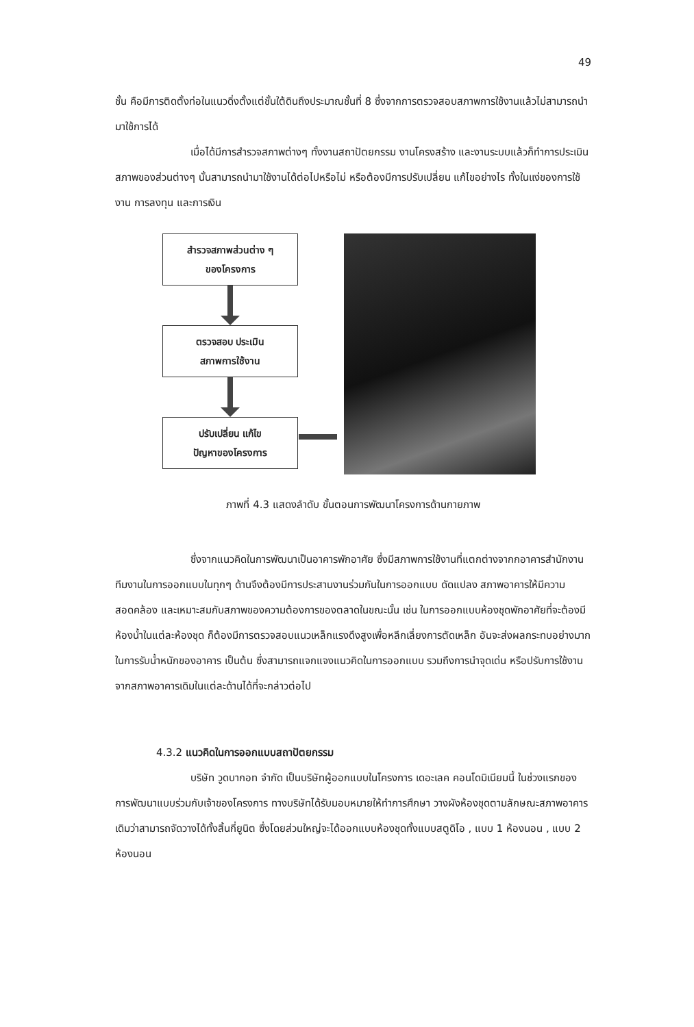49
ชั้น คือมีการติดตั้งท่อในแนวดิ่งตั้งแต่ชั้นใต้ดินถึงประมาณชั้นที่ 8 ซึ่งจากการตรวจสอบสภาพการใช้งานแล้วไม่สามารถนำมาใช้การได้
เมื่อได้มีการสำรวจสภาพต่างๆ ทั้งงานสถาปัตยกรรม งานโครงสร้าง และงานระบบแล้วก็ทำการประเมินสภาพของส่วนต่างๆ นั้นสามารถนำมาใช้งานได้ต่อไปหรือไม่ หรือต้องมีการปรับเปลี่ยน แก้ไขอย่างไร ทั้งในแง่ของการใช้งาน การลงทุน และการเงิน
สำรวจสภาพส่วนต่าง ๆ
ของโครงการ
ตรวจสอบ ประเมิน
สภาพการใช้งาน
ปรับเปลี่ยน แก้ไข
ปัญหาของโครงการ
ภาพที่ 4.3 แสดงลำดับ ขั้นตอนการพัฒนาโครงการด้านกายภาพ
ซึ่งจากแนวคิดในการพัฒนาเป็นอาคารพักอาศัย ซึ่งมีสภาพการใช้งานที่แตกต่างจากกอาคารสำนักงาน ทีมงานในการออกแบบในทุกๆ ด้านจึงต้องมีการประสานงานร่วมกันในการออกแบบ ดัดแปลง สภาพอาคารให้มีความสอดคล้อง และเหมาะสมกับสภาพของความต้องการของตลาดในขณะนั้น เช่น ในการออกแบบห้องชุดพักอาศัยที่จะต้องมีห้องน้ำในแต่ละห้องชุด ก็ต้องมีการตรวจสอบแนวเหล็กแรงดึงสูงเพื่อหลีกเลี่ยงการตัดเหล็ก อันจะส่งผลกระทบอย่างมากในการรับน้ำหนักของอาคาร เป็นต้น ซึ่งสามารถแจกแจงแนวคิดในการออกแบบ รวมถึงการนำจุดเด่น หรือปรับการใช้งานจากสภาพอาคารเดิมในแต่ละด้านได้ที่จะกล่าวต่อไป
4.3.2 แนวคิดในการออกแบบสถาปัตยกรรม
บริษัท วูดบากอท จำกัด เป็นบริษัทผู้ออกแบบในโครงการ เดอะเลค คอนโดมิเนียมนี้ ในช่วงแรกของการพัฒนาแบบร่วมกับเจ้าของโครงการ ทางบริษัทได้รับมอบหมายให้ทำการศึกษา วางผังห้องชุดตามลักษณะสภาพอาคารเดิมว่าสามารถจัดวางได้ทั้งสิ้นกี่ยูนิต ซึ่งโดยส่วนใหญ่จะได้ออกแบบห้องชุดทั้งแบบสตูดิโอ , แบบ 1 ห้องนอน , แบบ 2 ห้องนอน